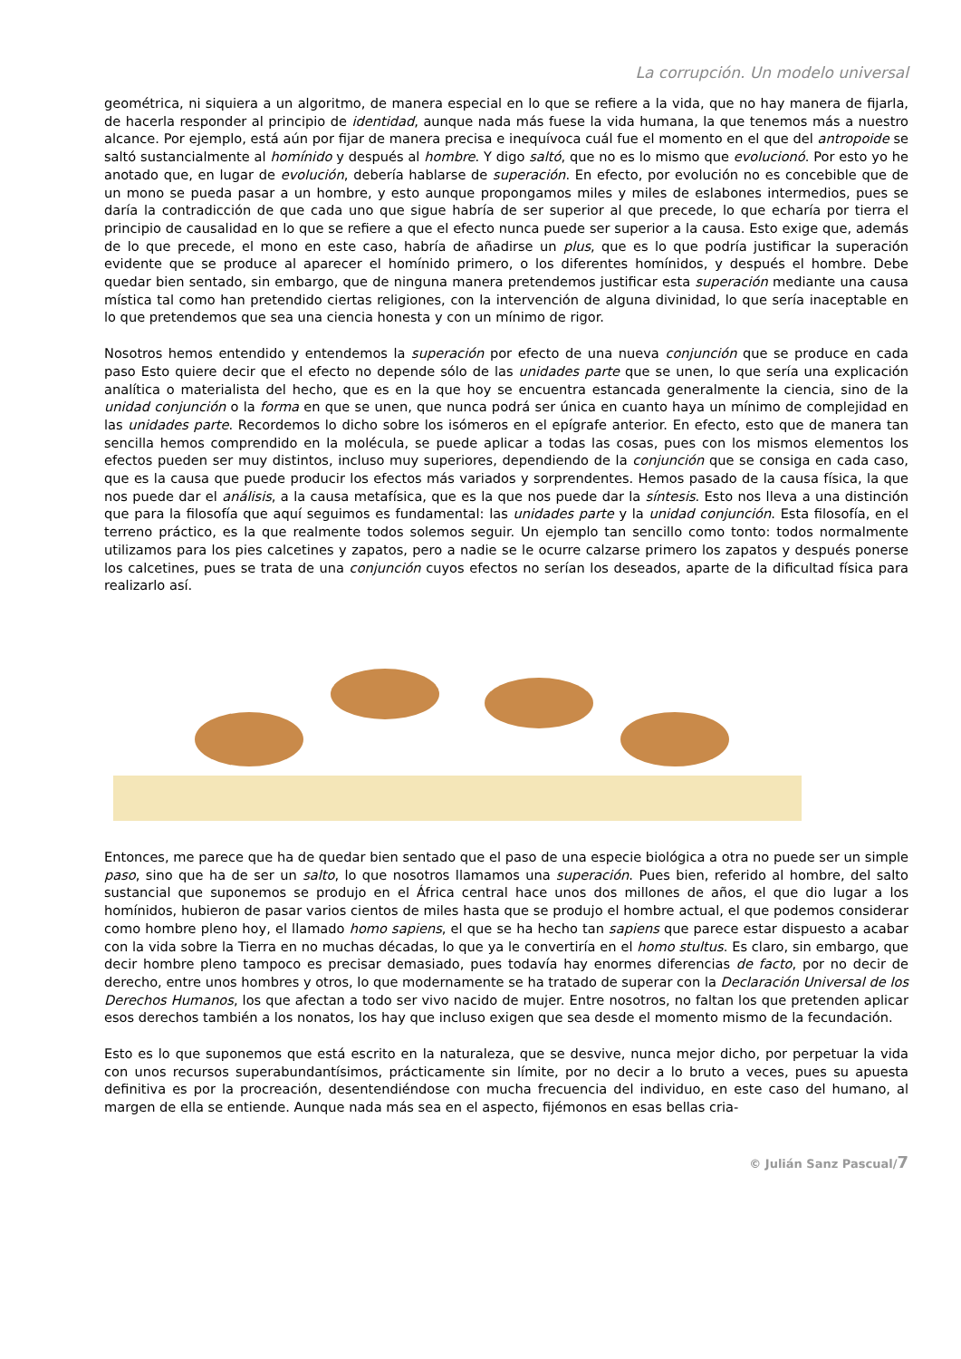La corrupción. Un modelo universal
geométrica, ni siquiera a un algoritmo, de manera especial en lo que se refiere a la vida, que no hay manera de fijarla, de hacerla responder al principio de identidad, aunque nada más fuese la vida humana, la que tenemos más a nuestro alcance. Por ejemplo, está aún por fijar de manera precisa e inequívoca cuál fue el momento en el que del antropoide se saltó sustancialmente al homínido y después al hombre. Y digo saltó, que no es lo mismo que evolucionó. Por esto yo he anotado que, en lugar de evolución, debería hablarse de superación. En efecto, por evolución no es concebible que de un mono se pueda pasar a un hombre, y esto aunque propongamos miles y miles de eslabones intermedios, pues se daría la contradicción de que cada uno que sigue habría de ser superior al que precede, lo que echaría por tierra el principio de causalidad en lo que se refiere a que el efecto nunca puede ser superior a la causa. Esto exige que, además de lo que precede, el mono en este caso, habría de añadirse un plus, que es lo que podría justificar la superación evidente que se produce al aparecer el homínido primero, o los diferentes homínidos, y después el hombre. Debe quedar bien sentado, sin embargo, que de ninguna manera pretendemos justificar esta superación mediante una causa mística tal como han pretendido ciertas religiones, con la intervención de alguna divinidad, lo que sería inaceptable en lo que pretendemos que sea una ciencia honesta y con un mínimo de rigor.
Nosotros hemos entendido y entendemos la superación por efecto de una nueva conjunción que se produce en cada paso Esto quiere decir que el efecto no depende sólo de las unidades parte que se unen, lo que sería una explicación analítica o materialista del hecho, que es en la que hoy se encuentra estancada generalmente la ciencia, sino de la unidad conjunción o la forma en que se unen, que nunca podrá ser única en cuanto haya un mínimo de complejidad en las unidades parte. Recordemos lo dicho sobre los isómeros en el epígrafe anterior. En efecto, esto que de manera tan sencilla hemos comprendido en la molécula, se puede aplicar a todas las cosas, pues con los mismos elementos los efectos pueden ser muy distintos, incluso muy superiores, dependiendo de la conjunción que se consiga en cada caso, que es la causa que puede producir los efectos más variados y sorprendentes. Hemos pasado de la causa física, la que nos puede dar el análisis, a la causa metafísica, que es la que nos puede dar la síntesis. Esto nos lleva a una distinción que para la filosofía que aquí seguimos es fundamental: las unidades parte y la unidad conjunción. Esta filosofía, en el terreno práctico, es la que realmente todos solemos seguir. Un ejemplo tan sencillo como tonto: todos normalmente utilizamos para los pies calcetines y zapatos, pero a nadie se le ocurre calzarse primero los zapatos y después ponerse los calcetines, pues se trata de una conjunción cuyos efectos no serían los deseados, aparte de la dificultad física para realizarlo así.
Entonces, me parece que ha de quedar bien sentado que el paso de una especie biológica a otra no puede ser un simple paso, sino que ha de ser un salto, lo que nosotros llamamos una superación. Pues bien, referido al hombre, del salto sustancial que suponemos se produjo en el África central hace unos dos millones de años, el que dio lugar a los homínidos, hubieron de pasar varios cientos de miles hasta que se produjo el hombre actual, el que podemos considerar como hombre pleno hoy, el llamado homo sapiens, el que se ha hecho tan sapiens que parece estar dispuesto a acabar con la vida sobre la Tierra en no muchas décadas, lo que ya le convertiría en el homo stultus. Es claro, sin embargo, que decir hombre pleno tampoco es precisar demasiado, pues todavía hay enormes diferencias de facto, por no decir de derecho, entre unos hombres y otros, lo que modernamente se ha tratado de superar con la Declaración Universal de los Derechos Humanos, los que afectan a todo ser vivo nacido de mujer. Entre nosotros, no faltan los que pretenden aplicar esos derechos también a los nonatos, los hay que incluso exigen que sea desde el momento mismo de la fecundación.
Esto es lo que suponemos que está escrito en la naturaleza, que se desvive, nunca mejor dicho, por perpetuar la vida con unos recursos superabundantísimos, prácticamente sin límite, por no decir a lo bruto a veces, pues su apuesta definitiva es por la procreación, desentendiéndose con mucha frecuencia del individuo, en este caso del humano, al margen de ella se entiende. Aunque nada más sea en el aspecto, fijémonos en esas bellas cria-
© Julián Sanz Pascual/7